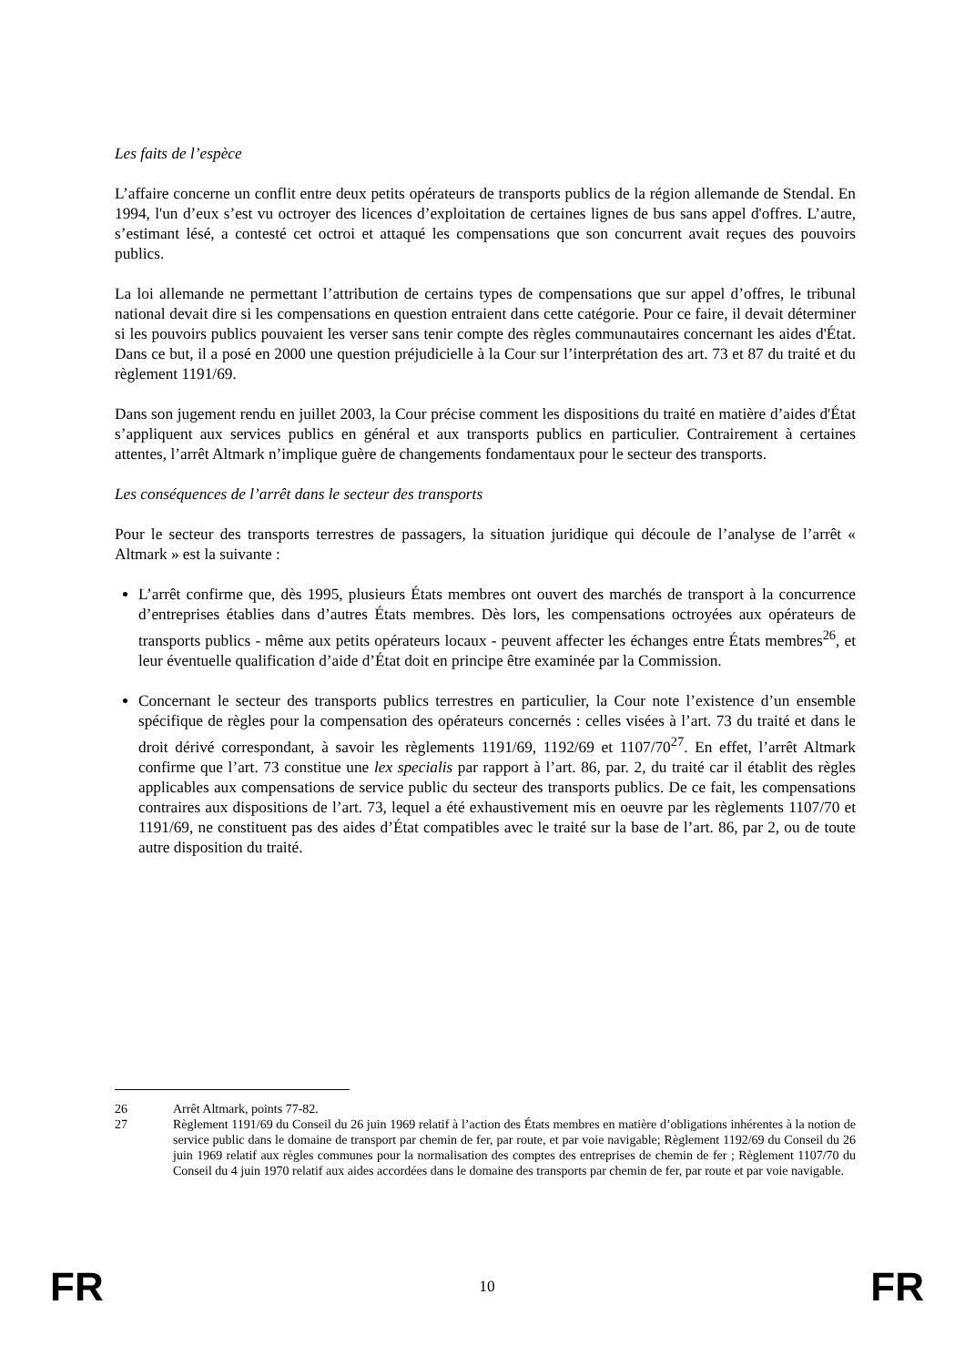Les faits de l’espèce
L’affaire concerne un conflit entre deux petits opérateurs de transports publics de la région allemande de Stendal. En 1994, l'un d’eux s’est vu octroyer des licences d’exploitation de certaines lignes de bus sans appel d'offres. L’autre, s’estimant lésé, a contesté cet octroi et attaqué les compensations que son concurrent avait reçues des pouvoirs publics.
La loi allemande ne permettant l’attribution de certains types de compensations que sur appel d’offres, le tribunal national devait dire si les compensations en question entraient dans cette catégorie. Pour ce faire, il devait déterminer si les pouvoirs publics pouvaient les verser sans tenir compte des règles communautaires concernant les aides d'État. Dans ce but, il a posé en 2000 une question préjudicielle à la Cour sur l’interprétation des art. 73 et 87 du traité et du règlement 1191/69.
Dans son jugement rendu en juillet 2003, la Cour précise comment les dispositions du traité en matière d’aides d'État s’appliquent aux services publics en général et aux transports publics en particulier. Contrairement à certaines attentes, l’arrêt Altmark n’implique guère de changements fondamentaux pour le secteur des transports.
Les conséquences de l’arrêt dans le secteur des transports
Pour le secteur des transports terrestres de passagers, la situation juridique qui découle de l’analyse de l’arrêt « Altmark » est la suivante :
L’arrêt confirme que, dès 1995, plusieurs États membres ont ouvert des marchés de transport à la concurrence d’entreprises établies dans d’autres États membres. Dès lors, les compensations octroyées aux opérateurs de transports publics - même aux petits opérateurs locaux - peuvent affecter les échanges entre États membres<sup>26</sup>, et leur éventuelle qualification d’aide d’État doit en principe être examinée par la Commission.
Concernant le secteur des transports publics terrestres en particulier, la Cour note l’existence d’un ensemble spécifique de règles pour la compensation des opérateurs concernés : celles visées à l’art. 73 du traité et dans le droit dérivé correspondant, à savoir les règlements 1191/69, 1192/69 et 1107/70<sup>27</sup>. En effet, l’arrêt Altmark confirme que l’art. 73 constitue une lex specialis par rapport à l’art. 86, par. 2, du traité car il établit des règles applicables aux compensations de service public du secteur des transports publics. De ce fait, les compensations contraires aux dispositions de l’art. 73, lequel a été exhaustivement mis en oeuvre par les règlements 1107/70 et 1191/69, ne constituent pas des aides d’État compatibles avec le traité sur la base de l’art. 86, par 2, ou de toute autre disposition du traité.
26 Arrêt Altmark, points 77-82.
27 Règlement 1191/69 du Conseil du 26 juin 1969 relatif à l’action des États membres en matière d’obligations inhérentes à la notion de service public dans le domaine de transport par chemin de fer, par route, et par voie navigable; Règlement 1192/69 du Conseil du 26 juin 1969 relatif aux règles communes pour la normalisation des comptes des entreprises de chemin de fer ; Règlement 1107/70 du Conseil du 4 juin 1970 relatif aux aides accordées dans le domaine des transports par chemin de fer, par route et par voie navigable.
FR 10 FR